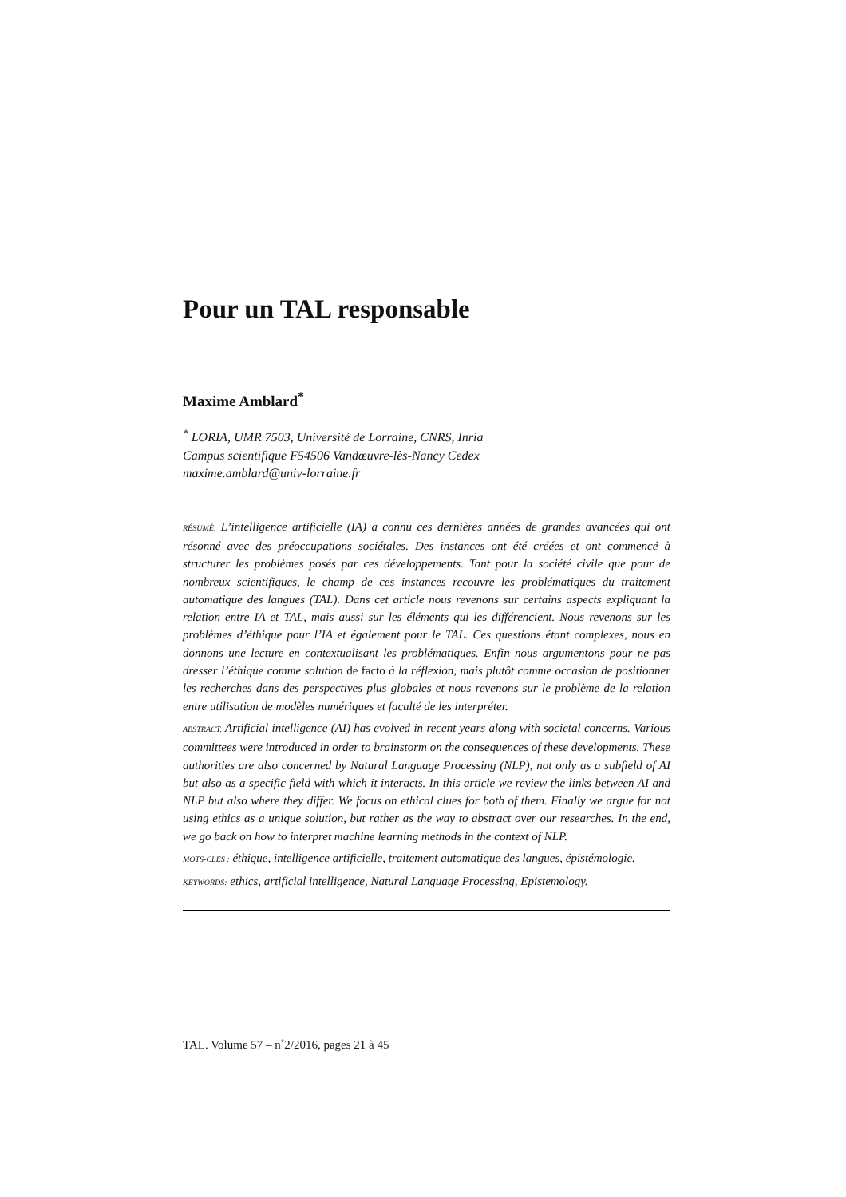Pour un TAL responsable
Maxime Amblard<sup>*</sup>
<sup>*</sup> LORIA, UMR 7503, Université de Lorraine, CNRS, Inria
Campus scientifique F54506 Vandœuvre-lès-Nancy Cedex
maxime.amblard@univ-lorraine.fr
RÉSUMÉ. L’intelligence artificielle (IA) a connu ces dernières années de grandes avancées qui ont résonné avec des préoccupations sociétales. Des instances ont été créées et ont commencé à structurer les problèmes posés par ces développements. Tant pour la société civile que pour de nombreux scientifiques, le champ de ces instances recouvre les problématiques du traitement automatique des langues (TAL). Dans cet article nous revenons sur certains aspects expliquant la relation entre IA et TAL, mais aussi sur les éléments qui les différencient. Nous revenons sur les problèmes d’éthique pour l’IA et également pour le TAL. Ces questions étant complexes, nous en donnons une lecture en contextualisant les problématiques. Enfin nous argumentons pour ne pas dresser l’éthique comme solution de facto à la réflexion, mais plutôt comme occasion de positionner les recherches dans des perspectives plus globales et nous revenons sur le problème de la relation entre utilisation de modèles numériques et faculté de les interpréter.
ABSTRACT. Artificial intelligence (AI) has evolved in recent years along with societal concerns. Various committees were introduced in order to brainstorm on the consequences of these developments. These authorities are also concerned by Natural Language Processing (NLP), not only as a subfield of AI but also as a specific field with which it interacts. In this article we review the links between AI and NLP but also where they differ. We focus on ethical clues for both of them. Finally we argue for not using ethics as a unique solution, but rather as the way to abstract over our researches. In the end, we go back on how to interpret machine learning methods in the context of NLP.
MOTS-CLÉS : éthique, intelligence artificielle, traitement automatique des langues, épistémologie.
KEYWORDS: ethics, artificial intelligence, Natural Language Processing, Epistemology.
TAL. Volume 57 – n<sup>◦</sup>2/2016, pages 21 à 45